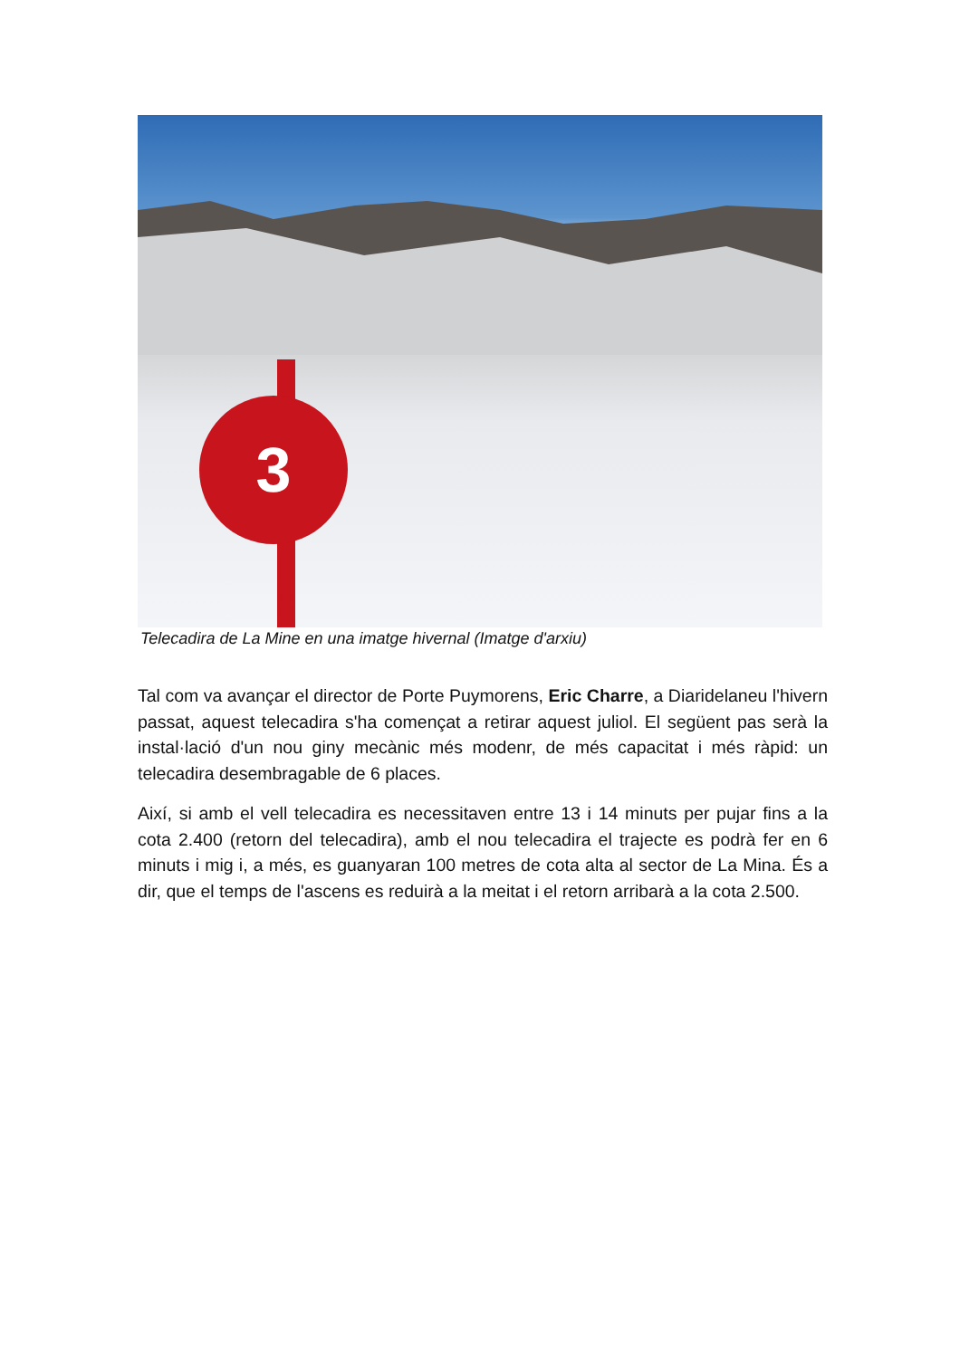3
Telecadira de La Mine en una imatge hivernal (Imatge d'arxiu)
Tal com va avançar el director de Porte Puymorens, Eric Charre, a Diaridelaneu l'hivern passat, aquest telecadira s'ha començat a retirar aquest juliol. El següent pas serà la instal·lació d'un nou giny mecànic més modenr, de més capacitat i més ràpid: un telecadira desembragable de 6 places.
Així, si amb el vell telecadira es necessitaven entre 13 i 14 minuts per pujar fins a la cota 2.400 (retorn del telecadira), amb el nou telecadira el trajecte es podrà fer en 6 minuts i mig i, a més, es guanyaran 100 metres de cota alta al sector de La Mina. És a dir, que el temps de l'ascens es reduirà a la meitat i el retorn arribarà a la cota 2.500.